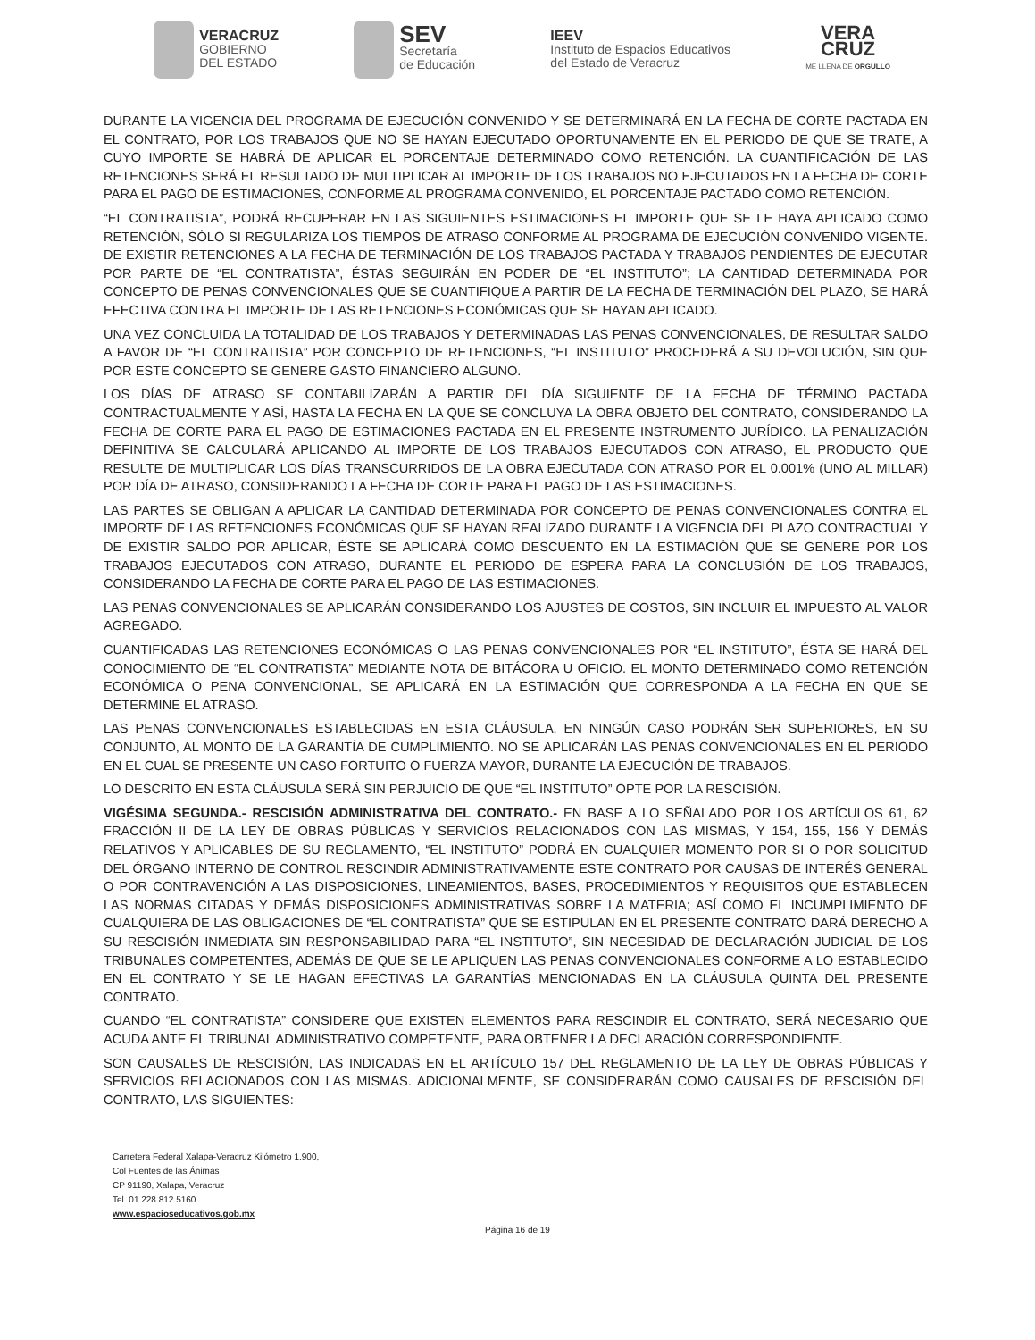VERACRUZ
GOBIERNO
DEL ESTADO
SEV
Secretaría
de Educación
IEEV
Instituto de Espacios Educativos
del Estado de Veracruz
VERA
CRUZ
ME LLENA DE ORGULLO
DURANTE LA VIGENCIA DEL PROGRAMA DE EJECUCIÓN CONVENIDO Y SE DETERMINARÁ EN LA FECHA DE CORTE PACTADA EN EL CONTRATO, POR LOS TRABAJOS QUE NO SE HAYAN EJECUTADO OPORTUNAMENTE EN EL PERIODO DE QUE SE TRATE, A CUYO IMPORTE SE HABRÁ DE APLICAR EL PORCENTAJE DETERMINADO COMO RETENCIÓN. LA CUANTIFICACIÓN DE LAS RETENCIONES SERÁ EL RESULTADO DE MULTIPLICAR AL IMPORTE DE LOS TRABAJOS NO EJECUTADOS EN LA FECHA DE CORTE PARA EL PAGO DE ESTIMACIONES, CONFORME AL PROGRAMA CONVENIDO, EL PORCENTAJE PACTADO COMO RETENCIÓN.
“EL CONTRATISTA”, PODRÁ RECUPERAR EN LAS SIGUIENTES ESTIMACIONES EL IMPORTE QUE SE LE HAYA APLICADO COMO RETENCIÓN, SÓLO SI REGULARIZA LOS TIEMPOS DE ATRASO CONFORME AL PROGRAMA DE EJECUCIÓN CONVENIDO VIGENTE. DE EXISTIR RETENCIONES A LA FECHA DE TERMINACIÓN DE LOS TRABAJOS PACTADA Y TRABAJOS PENDIENTES DE EJECUTAR POR PARTE DE “EL CONTRATISTA”, ÉSTAS SEGUIRÁN EN PODER DE “EL INSTITUTO”; LA CANTIDAD DETERMINADA POR CONCEPTO DE PENAS CONVENCIONALES QUE SE CUANTIFIQUE A PARTIR DE LA FECHA DE TERMINACIÓN DEL PLAZO, SE HARÁ EFECTIVA CONTRA EL IMPORTE DE LAS RETENCIONES ECONÓMICAS QUE SE HAYAN APLICADO.
UNA VEZ CONCLUIDA LA TOTALIDAD DE LOS TRABAJOS Y DETERMINADAS LAS PENAS CONVENCIONALES, DE RESULTAR SALDO A FAVOR DE “EL CONTRATISTA” POR CONCEPTO DE RETENCIONES, “EL INSTITUTO” PROCEDERÁ A SU DEVOLUCIÓN, SIN QUE POR ESTE CONCEPTO SE GENERE GASTO FINANCIERO ALGUNO.
LOS DÍAS DE ATRASO SE CONTABILIZARÁN A PARTIR DEL DÍA SIGUIENTE DE LA FECHA DE TÉRMINO PACTADA CONTRACTUALMENTE Y ASÍ, HASTA LA FECHA EN LA QUE SE CONCLUYA LA OBRA OBJETO DEL CONTRATO, CONSIDERANDO LA FECHA DE CORTE PARA EL PAGO DE ESTIMACIONES PACTADA EN EL PRESENTE INSTRUMENTO JURÍDICO. LA PENALIZACIÓN DEFINITIVA SE CALCULARÁ APLICANDO AL IMPORTE DE LOS TRABAJOS EJECUTADOS CON ATRASO, EL PRODUCTO QUE RESULTE DE MULTIPLICAR LOS DÍAS TRANSCURRIDOS DE LA OBRA EJECUTADA CON ATRASO POR EL 0.001% (UNO AL MILLAR) POR DÍA DE ATRASO, CONSIDERANDO LA FECHA DE CORTE PARA EL PAGO DE LAS ESTIMACIONES.
LAS PARTES SE OBLIGAN A APLICAR LA CANTIDAD DETERMINADA POR CONCEPTO DE PENAS CONVENCIONALES CONTRA EL IMPORTE DE LAS RETENCIONES ECONÓMICAS QUE SE HAYAN REALIZADO DURANTE LA VIGENCIA DEL PLAZO CONTRACTUAL Y DE EXISTIR SALDO POR APLICAR, ÉSTE SE APLICARÁ COMO DESCUENTO EN LA ESTIMACIÓN QUE SE GENERE POR LOS TRABAJOS EJECUTADOS CON ATRASO, DURANTE EL PERIODO DE ESPERA PARA LA CONCLUSIÓN DE LOS TRABAJOS, CONSIDERANDO LA FECHA DE CORTE PARA EL PAGO DE LAS ESTIMACIONES.
LAS PENAS CONVENCIONALES SE APLICARÁN CONSIDERANDO LOS AJUSTES DE COSTOS, SIN INCLUIR EL IMPUESTO AL VALOR AGREGADO.
CUANTIFICADAS LAS RETENCIONES ECONÓMICAS O LAS PENAS CONVENCIONALES POR “EL INSTITUTO”, ÉSTA SE HARÁ DEL CONOCIMIENTO DE “EL CONTRATISTA” MEDIANTE NOTA DE BITÁCORA U OFICIO. EL MONTO DETERMINADO COMO RETENCIÓN ECONÓMICA O PENA CONVENCIONAL, SE APLICARÁ EN LA ESTIMACIÓN QUE CORRESPONDA A LA FECHA EN QUE SE DETERMINE EL ATRASO.
LAS PENAS CONVENCIONALES ESTABLECIDAS EN ESTA CLÁUSULA, EN NINGÚN CASO PODRÁN SER SUPERIORES, EN SU CONJUNTO, AL MONTO DE LA GARANTÍA DE CUMPLIMIENTO. NO SE APLICARÁN LAS PENAS CONVENCIONALES EN EL PERIODO EN EL CUAL SE PRESENTE UN CASO FORTUITO O FUERZA MAYOR, DURANTE LA EJECUCIÓN DE TRABAJOS.
LO DESCRITO EN ESTA CLÁUSULA SERÁ SIN PERJUICIO DE QUE “EL INSTITUTO” OPTE POR LA RESCISIÓN.
VIGÉSIMA SEGUNDA.- RESCISIÓN ADMINISTRATIVA DEL CONTRATO.- EN BASE A LO SEÑALADO POR LOS ARTÍCULOS 61, 62 FRACCIÓN II DE LA LEY DE OBRAS PÚBLICAS Y SERVICIOS RELACIONADOS CON LAS MISMAS, Y 154, 155, 156 Y DEMÁS RELATIVOS Y APLICABLES DE SU REGLAMENTO, “EL INSTITUTO” PODRÁ EN CUALQUIER MOMENTO POR SI O POR SOLICITUD DEL ÓRGANO INTERNO DE CONTROL RESCINDIR ADMINISTRATIVAMENTE ESTE CONTRATO POR CAUSAS DE INTERÉS GENERAL O POR CONTRAVENCIÓN A LAS DISPOSICIONES, LINEAMIENTOS, BASES, PROCEDIMIENTOS Y REQUISITOS QUE ESTABLECEN LAS NORMAS CITADAS Y DEMÁS DISPOSICIONES ADMINISTRATIVAS SOBRE LA MATERIA; ASÍ COMO EL INCUMPLIMIENTO DE CUALQUIERA DE LAS OBLIGACIONES DE “EL CONTRATISTA” QUE SE ESTIPULAN EN EL PRESENTE CONTRATO DARÁ DERECHO A SU RESCISIÓN INMEDIATA SIN RESPONSABILIDAD PARA “EL INSTITUTO”, SIN NECESIDAD DE DECLARACIÓN JUDICIAL DE LOS TRIBUNALES COMPETENTES, ADEMÁS DE QUE SE LE APLIQUEN LAS PENAS CONVENCIONALES CONFORME A LO ESTABLECIDO EN EL CONTRATO Y SE LE HAGAN EFECTIVAS LA GARANTÍAS MENCIONADAS EN LA CLÁUSULA QUINTA DEL PRESENTE CONTRATO.
CUANDO “EL CONTRATISTA” CONSIDERE QUE EXISTEN ELEMENTOS PARA RESCINDIR EL CONTRATO, SERÁ NECESARIO QUE ACUDA ANTE EL TRIBUNAL ADMINISTRATIVO COMPETENTE, PARA OBTENER LA DECLARACIÓN CORRESPONDIENTE.
SON CAUSALES DE RESCISIÓN, LAS INDICADAS EN EL ARTÍCULO 157 DEL REGLAMENTO DE LA LEY DE OBRAS PÚBLICAS Y SERVICIOS RELACIONADOS CON LAS MISMAS. ADICIONALMENTE, SE CONSIDERARÁN COMO CAUSALES DE RESCISIÓN DEL CONTRATO, LAS SIGUIENTES:
Carretera Federal Xalapa-Veracruz Kilómetro 1.900,
Col Fuentes de las Ánimas
CP 91190, Xalapa, Veracruz
Tel. 01 228 812 5160
www.espacioseducativos.gob.mx
Página 16 de 19